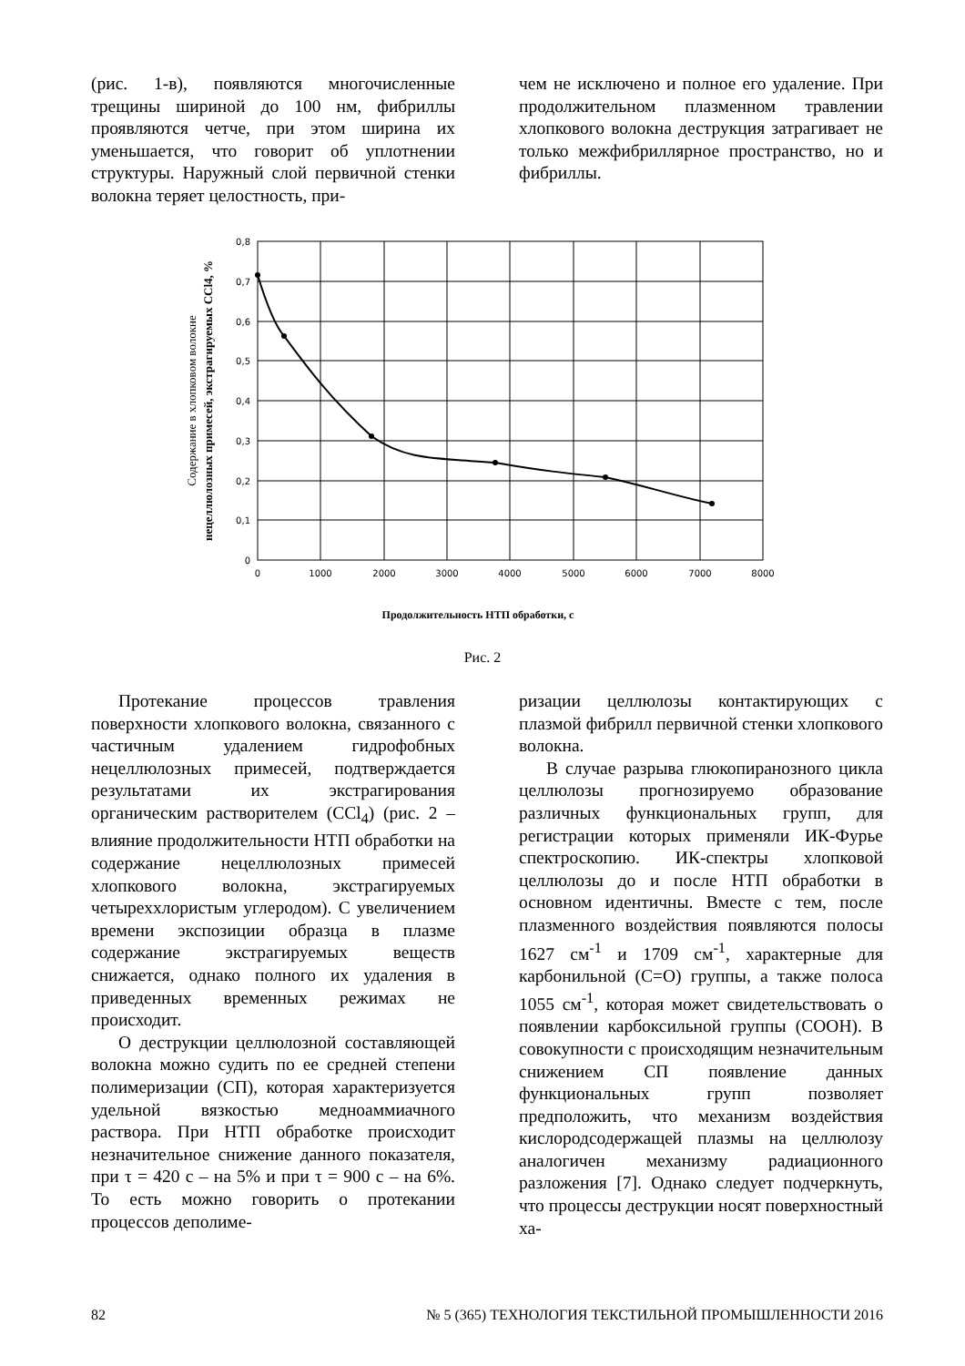(рис. 1-в), появляются многочисленные трещины шириной до 100 нм, фибриллы проявляются четче, при этом ширина их уменьшается, что говорит об уплотнении структуры. Наружный слой первичной стенки волокна теряет целостность, при-
чем не исключено и полное его удаление. При продолжительном плазменном травлении хлопкового волокна деструкция затрагивает не только межфибриллярное пространство, но и фибриллы.
0,8
0,7
0,6
0,5
0,4
0,3
0,2
0,1
0
0
1000
2000
3000
4000
5000
6000
7000
8000
Продолжительность НТП обработки, с
Содержание в хлопковом волокне
нецеллюлозных примесей, экстрагируемых CCl4, %
Рис. 2
Протекание процессов травления поверхности хлопкового волокна, связанного с частичным удалением гидрофобных нецеллюлозных примесей, подтверждается результатами их экстрагирования органическим растворителем (CCl<sub>4</sub>) (рис. 2 – влияние продолжительности НТП обработки на содержание нецеллюлозных примесей хлопкового волокна, экстрагируемых четыреххлористым углеродом). С увеличением времени экспозиции образца в плазме содержание экстрагируемых веществ снижается, однако полного их удаления в приведенных временных режимах не происходит.
О деструкции целлюлозной составляющей волокна можно судить по ее средней степени полимеризации (СП), которая характеризуется удельной вязкостью медноаммиачного раствора. При НТП обработке происходит незначительное снижение данного показателя, при τ = 420 с – на 5% и при τ = 900 с – на 6%. То есть можно говорить о протекании процессов деполиме-
ризации целлюлозы контактирующих с плазмой фибрилл первичной стенки хлопкового волокна.
В случае разрыва глюкопиранозного цикла целлюлозы прогнозируемо образование различных функциональных групп, для регистрации которых применяли ИК-Фурье спектроскопию. ИК-спектры хлопковой целлюлозы до и после НТП обработки в основном идентичны. Вместе с тем, после плазменного воздействия появляются полосы 1627 см<sup>-1</sup> и 1709 см<sup>-1</sup>, характерные для карбонильной (С=О) группы, а также полоса 1055 см<sup>-1</sup>, которая может свидетельствовать о появлении карбоксильной группы (СООН). В совокупности с происходящим незначительным снижением СП появление данных функциональных групп позволяет предположить, что механизм воздействия кислородсодержащей плазмы на целлюлозу аналогичен механизму радиационного разложения [7]. Однако следует подчеркнуть, что процессы деструкции носят поверхностный ха-
82 № 5 (365) ТЕХНОЛОГИЯ ТЕКСТИЛЬНОЙ ПРОМЫШЛЕННОСТИ 2016